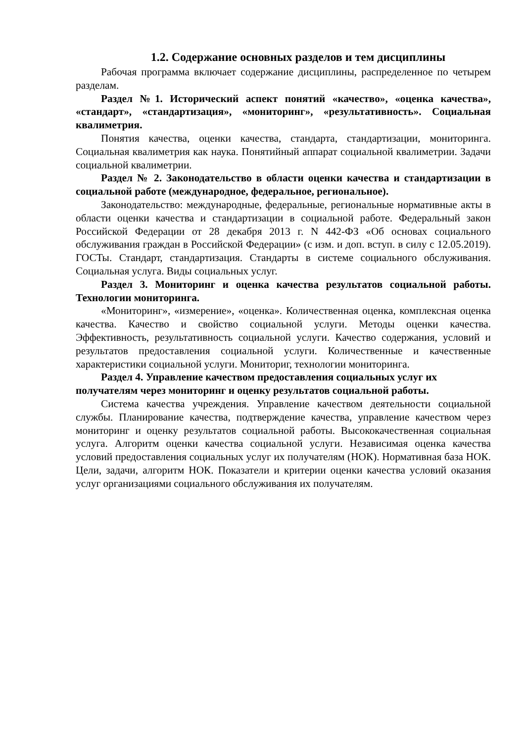1.2. Содержание основных разделов и тем дисциплины
Рабочая программа включает содержание дисциплины, распределенное по четырем разделам.
Раздел №1. Исторический аспект понятий «качество», «оценка качества», «стандарт», «стандартизация», «мониторинг», «результативность». Социальная квалиметрия.
Понятия качества, оценки качества, стандарта, стандартизации, мониторинга. Социальная квалиметрия как наука. Понятийный аппарат социальной квалиметрии. Задачи социальной квалиметрии.
Раздел № 2. Законодательство в области оценки качества и стандартизации в социальной работе (международное, федеральное, региональное).
Законодательство: международные, федеральные, региональные нормативные акты в области оценки качества и стандартизации в социальной работе. Федеральный закон Российской Федерации от 28 декабря 2013 г. N 442-ФЗ «Об основах социального обслуживания граждан в Российской Федерации» (с изм. и доп. вступ. в силу с 12.05.2019). ГОСТы. Стандарт, стандартизация. Стандарты в системе социального обслуживания. Социальная услуга. Виды социальных услуг.
Раздел 3. Мониторинг и оценка качества результатов социальной работы. Технологии мониторинга.
«Мониторинг», «измерение», «оценка». Количественная оценка, комплексная оценка качества. Качество и свойство социальной услуги. Методы оценки качества. Эффективность, результативность социальной услуги. Качество содержания, условий и результатов предоставления социальной услуги. Количественные и качественные характеристики социальной услуги. Мониториг, технологии мониторинга.
Раздел 4. Управление качеством предоставления социальных услуг их получателям через мониторинг и оценку результатов социальной работы.
Система качества учреждения. Управление качеством деятельности социальной службы. Планирование качества, подтверждение качества, управление качеством через мониторинг и оценку результатов социальной работы. Высококачественная социальная услуга. Алгоритм оценки качества социальной услуги. Независимая оценка качества условий предоставления социальных услуг их получателям (НОК). Нормативная база НОК. Цели, задачи, алгоритм НОК. Показатели и критерии оценки качества условий оказания услуг организациями социального обслуживания их получателям.